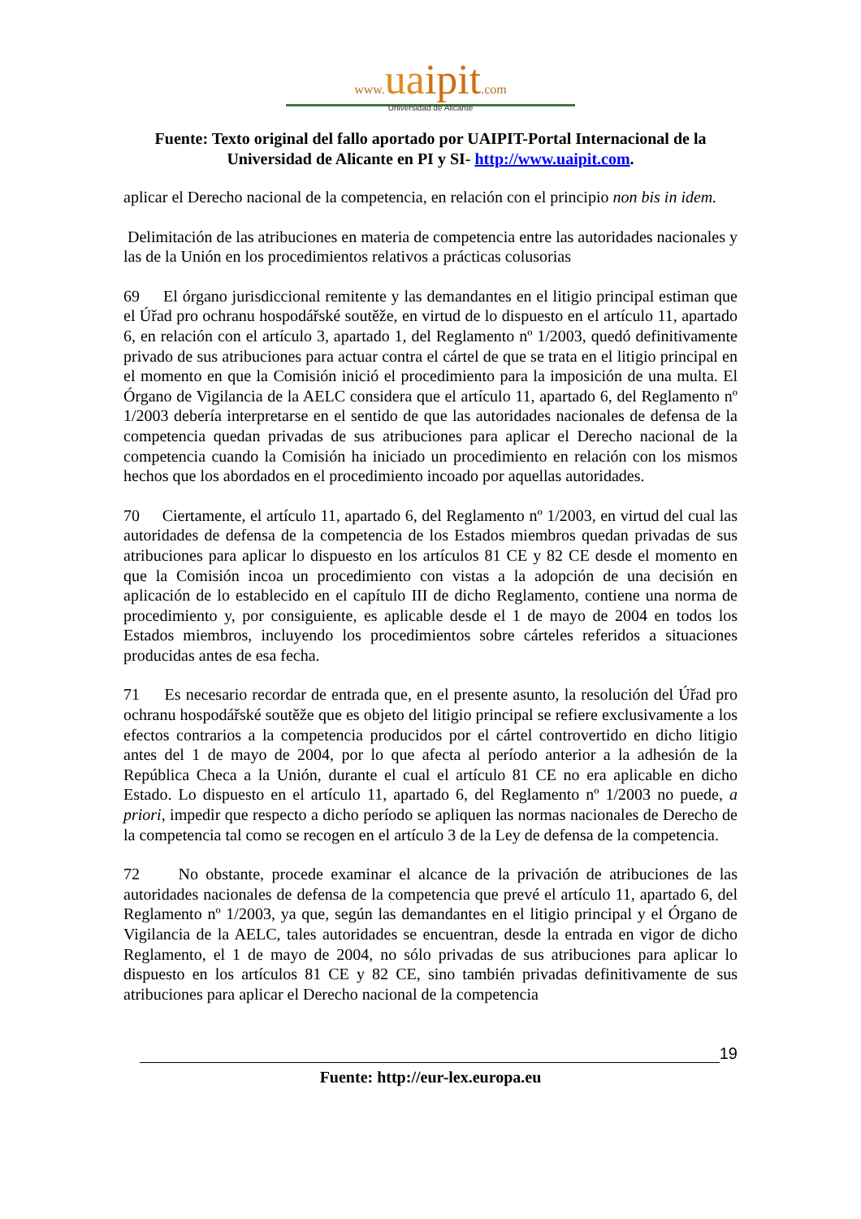www. ua ipit.com
Universidad de Alicante
Fuente: Texto original del fallo aportado por UAIPIT-Portal Internacional de la Universidad de Alicante en PI y SI- http://www.uaipit.com.
aplicar el Derecho nacional de la competencia, en relación con el principio non bis in idem.
Delimitación de las atribuciones en materia de competencia entre las autoridades nacionales y las de la Unión en los procedimientos relativos a prácticas colusorias
69 El órgano jurisdiccional remitente y las demandantes en el litigio principal estiman que el Úřad pro ochranu hospodářské soutěže, en virtud de lo dispuesto en el artículo 11, apartado 6, en relación con el artículo 3, apartado 1, del Reglamento nº 1/2003, quedó definitivamente privado de sus atribuciones para actuar contra el cártel de que se trata en el litigio principal en el momento en que la Comisión inició el procedimiento para la imposición de una multa. El Órgano de Vigilancia de la AELC considera que el artículo 11, apartado 6, del Reglamento nº 1/2003 debería interpretarse en el sentido de que las autoridades nacionales de defensa de la competencia quedan privadas de sus atribuciones para aplicar el Derecho nacional de la competencia cuando la Comisión ha iniciado un procedimiento en relación con los mismos hechos que los abordados en el procedimiento incoado por aquellas autoridades.
70 Ciertamente, el artículo 11, apartado 6, del Reglamento nº 1/2003, en virtud del cual las autoridades de defensa de la competencia de los Estados miembros quedan privadas de sus atribuciones para aplicar lo dispuesto en los artículos 81 CE y 82 CE desde el momento en que la Comisión incoa un procedimiento con vistas a la adopción de una decisión en aplicación de lo establecido en el capítulo III de dicho Reglamento, contiene una norma de procedimiento y, por consiguiente, es aplicable desde el 1 de mayo de 2004 en todos los Estados miembros, incluyendo los procedimientos sobre cárteles referidos a situaciones producidas antes de esa fecha.
71 Es necesario recordar de entrada que, en el presente asunto, la resolución del Úřad pro ochranu hospodářské soutěže que es objeto del litigio principal se refiere exclusivamente a los efectos contrarios a la competencia producidos por el cártel controvertido en dicho litigio antes del 1 de mayo de 2004, por lo que afecta al período anterior a la adhesión de la República Checa a la Unión, durante el cual el artículo 81 CE no era aplicable en dicho Estado. Lo dispuesto en el artículo 11, apartado 6, del Reglamento nº 1/2003 no puede, a priori, impedir que respecto a dicho período se apliquen las normas nacionales de Derecho de la competencia tal como se recogen en el artículo 3 de la Ley de defensa de la competencia.
72 No obstante, procede examinar el alcance de la privación de atribuciones de las autoridades nacionales de defensa de la competencia que prevé el artículo 11, apartado 6, del Reglamento nº 1/2003, ya que, según las demandantes en el litigio principal y el Órgano de Vigilancia de la AELC, tales autoridades se encuentran, desde la entrada en vigor de dicho Reglamento, el 1 de mayo de 2004, no sólo privadas de sus atribuciones para aplicar lo dispuesto en los artículos 81 CE y 82 CE, sino también privadas definitivamente de sus atribuciones para aplicar el Derecho nacional de la competencia
19
Fuente: http://eur-lex.europa.eu